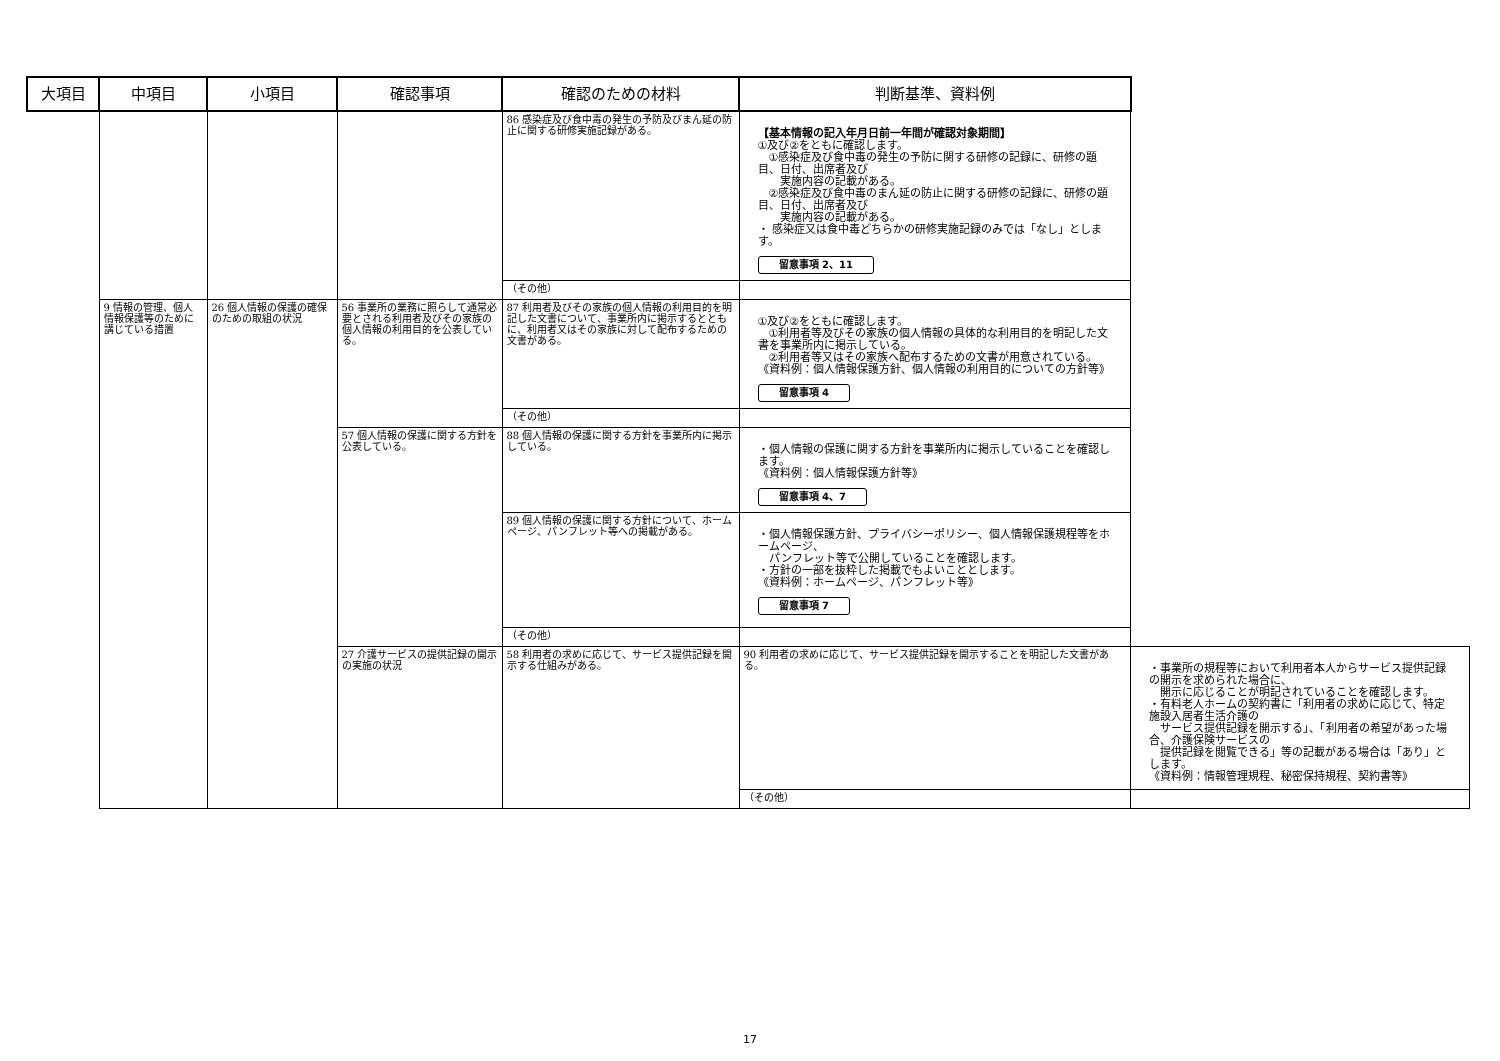| 大項目 | 中項目 | 小項目 | 確認事項 | 確認のための材料 | 判断基準、資料例 | |
| --- | --- | --- | --- | --- | --- | --- |
| | | | | 86 感染症及び食中毒の発生の予防及びまん延の防止に関する研修実施記録がある。 | 【基本情報の記入年月日前一年間が確認対象期間】 ①及び②をともに確認します。 ①感染症及び食中毒の発生の予防に関する研修の記録に、研修の題目、日付、出席者及び 実施内容の記載がある。 ②感染症及び食中毒のまん延の防止に関する研修の記録に、研修の題目、日付、出席者及び 実施内容の記載がある。 ・ 感染症又は食中毒どちらかの研修実施記録のみでは「なし」とします。 留意事項 2、11 | |
| | | | | （その他） | | |
| | 9 情報の管理、個人情報保護等のために講じている措置 | 26 個人情報の保護の確保のための取組の状況 | 56 事業所の業務に照らして通常必要とされる利用者及びその家族の個人情報の利用目的を公表している。 | 87 利用者及びその家族の個人情報の利用目的を明記した文書について、事業所内に掲示するとともに、利用者又はその家族に対して配布するための文書がある。 | ①及び②をともに確認します。 ①利用者等及びその家族の個人情報の具体的な利用目的を明記した文書を事業所内に掲示している。 ②利用者等又はその家族へ配布するための文書が用意されている。 《資料例：個人情報保護方針、個人情報の利用目的についての方針等》 留意事項 4 | |
| | | | | （その他） | | |
| | | | 57 個人情報の保護に関する方針を公表している。 | 88 個人情報の保護に関する方針を事業所内に掲示している。 | ・個人情報の保護に関する方針を事業所内に掲示していることを確認します。 《資料例：個人情報保護方針等》 留意事項 4、7 | |
| | | | | 89 個人情報の保護に関する方針について、ホームページ、パンフレット等への掲載がある。 | ・個人情報保護方針、プライバシーポリシー、個人情報保護規程等をホームページ、 パンフレット等で公開していることを確認します。 ・方針の一部を抜粋した掲載でもよいこととします。 《資料例：ホームページ、パンフレット等》 留意事項 7 | |
| | | | | （その他） | | |
| | | | 27 介護サービスの提供記録の開示の実施の状況 | 58 利用者の求めに応じて、サービス提供記録を開示する仕組みがある。 | 90 利用者の求めに応じて、サービス提供記録を開示することを明記した文書がある。 | ・事業所の規程等において利用者本人からサービス提供記録の開示を求められた場合に、 開示に応じることが明記されていることを確認します。 ・有料老人ホームの契約書に「利用者の求めに応じて、特定施設入居者生活介護の サービス提供記録を開示する」、「利用者の希望があった場合、介護保険サービスの 提供記録を閲覧できる」等の記載がある場合は「あり」とします。 《資料例：情報管理規程、秘密保持規程、契約書等》 |
| | | | | | （その他） | |
17